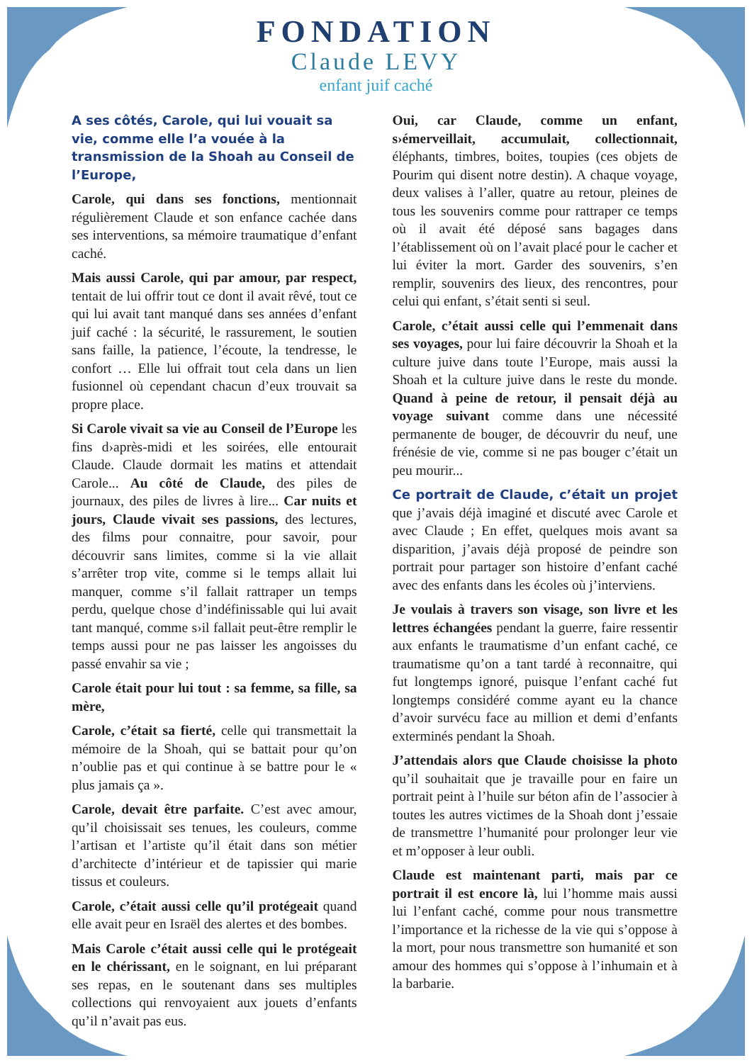FONDATION
Claude LEVY
enfant juif caché
A ses côtés, Carole, qui lui vouait sa vie, comme elle l’a vouée à la transmission de la Shoah au Conseil de l’Europe,
Carole, qui dans ses fonctions, mentionnait régulièrement Claude et son enfance cachée dans ses interventions, sa mémoire traumatique d’enfant caché.
Mais aussi Carole, qui par amour, par respect, tentait de lui offrir tout ce dont il avait rêvé, tout ce qui lui avait tant manqué dans ses années d’enfant juif caché : la sécurité, le rassurement, le soutien sans faille, la patience, l’écoute, la tendresse, le confort … Elle lui offrait tout cela dans un lien fusionnel où cependant chacun d’eux trouvait sa propre place.
Si Carole vivait sa vie au Conseil de l’Europe les fins d›après-midi et les soirées, elle entourait Claude. Claude dormait les matins et attendait Carole... Au côté de Claude, des piles de journaux, des piles de livres à lire... Car nuits et jours, Claude vivait ses passions, des lectures, des films pour connaitre, pour savoir, pour découvrir sans limites, comme si la vie allait s’arrêter trop vite, comme si le temps allait lui manquer, comme s’il fallait rattraper un temps perdu, quelque chose d’indéfinissable qui lui avait tant manqué, comme s›il fallait peut-être remplir le temps aussi pour ne pas laisser les angoisses du passé envahir sa vie ;
Carole était pour lui tout : sa femme, sa fille, sa mère,
Carole, c’était sa fierté, celle qui transmettait la mémoire de la Shoah, qui se battait pour qu’on n’oublie pas et qui continue à se battre pour le « plus jamais ça ».
Carole, devait être parfaite. C’est avec amour, qu’il choisissait ses tenues, les couleurs, comme l’artisan et l’artiste qu’il était dans son métier d’architecte d’intérieur et de tapissier qui marie tissus et couleurs.
Carole, c’était aussi celle qu’il protégeait quand elle avait peur en Israël des alertes et des bombes.
Mais Carole c’était aussi celle qui le protégeait en le chérissant, en le soignant, en lui préparant ses repas, en le soutenant dans ses multiples collections qui renvoyaient aux jouets d’enfants qu’il n’avait pas eus.
Oui, car Claude, comme un enfant, s›émerveillait, accumulait, collectionnait, éléphants, timbres, boites, toupies (ces objets de Pourim qui disent notre destin). A chaque voyage, deux valises à l’aller, quatre au retour, pleines de tous les souvenirs comme pour rattraper ce temps où il avait été déposé sans bagages dans l’établissement où on l’avait placé pour le cacher et lui éviter la mort. Garder des souvenirs, s’en remplir, souvenirs des lieux, des rencontres, pour celui qui enfant, s’était senti si seul.
Carole, c’était aussi celle qui l’emmenait dans ses voyages, pour lui faire découvrir la Shoah et la culture juive dans toute l’Europe, mais aussi la Shoah et la culture juive dans le reste du monde. Quand à peine de retour, il pensait déjà au voyage suivant comme dans une nécessité permanente de bouger, de découvrir du neuf, une frénésie de vie, comme si ne pas bouger c’était un peu mourir...
Ce portrait de Claude, c’était un projet que j’avais déjà imaginé et discuté avec Carole et avec Claude ; En effet, quelques mois avant sa disparition, j’avais déjà proposé de peindre son portrait pour partager son histoire d’enfant caché avec des enfants dans les écoles où j’interviens.
Je voulais à travers son visage, son livre et les lettres échangées pendant la guerre, faire ressentir aux enfants le traumatisme d’un enfant caché, ce traumatisme qu’on a tant tardé à reconnaitre, qui fut longtemps ignoré, puisque l’enfant caché fut longtemps considéré comme ayant eu la chance d’avoir survécu face au million et demi d’enfants exterminés pendant la Shoah.
J’attendais alors que Claude choisisse la photo qu’il souhaitait que je travaille pour en faire un portrait peint à l’huile sur béton afin de l’associer à toutes les autres victimes de la Shoah dont j’essaie de transmettre l’humanité pour prolonger leur vie et m’opposer à leur oubli.
Claude est maintenant parti, mais par ce portrait il est encore là, lui l’homme mais aussi lui l’enfant caché, comme pour nous transmettre l’importance et la richesse de la vie qui s’oppose à la mort, pour nous transmettre son humanité et son amour des hommes qui s’oppose à l’inhumain et à la barbarie.